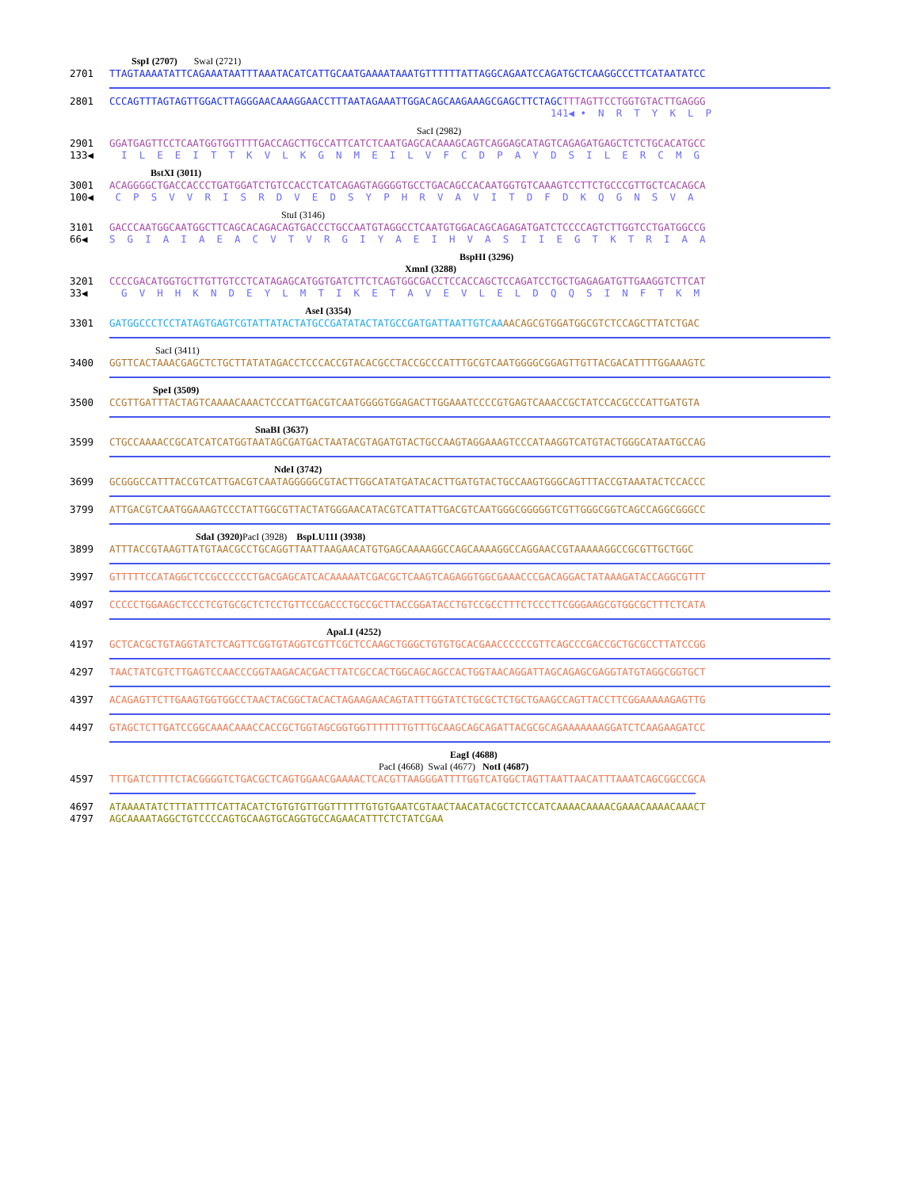SspI (2707) SwaI (2721)
2701 TTAGTAAAATATTCAGAAATAATTTAAATACATCATTGCAATGAAAATAAATGTTTTTTATTAGGCAGAATCCAGATGCTCAAGGCCCTTCATAATATCC
2801 CCCAGTTTAGTAGTTGGACTTAGGGAACAAAGGAACCTTTAATAGAAATTGGACAGCAAGAAAGCGAGCTTCTAGC TTTAGTTCCTGGTGTACTTGAGGG
141◀ • N R T Y K L P
SacI (2982)
2901 GGATGAGTTCCTCAATGGTGGTTTTGACCAGCTTGCCATTCATCTCAATGAGCACAAAGCAGTCAGGAGCATAGTCAGAGATGAGCTCTCTGCACATGCC
133◀ I L E E I T T K V L K G N M E I L V F C D P A Y D S I L E R C M G
BstXI (3011)
3001 ACAGGGGCTGACCACCCTGATGGATCTGTCCACCTCATCAGAGTAGGGGTGCCTGACAGCCACAATGGTGTCAAAGTCCTTCTGCCCGTTGCTCACAGCA
100◀ C P S V V R I S R D V E D S Y P H R V A V I T D F D K Q G N S V A
StuI (3146)
3101 GACCCAATGGCAATGGCTTCAGCACAGACAGTGACCCTGCCAATGTAGGCCTCAATGTGGACAGCAGAGATGATCTCCCCAGTCTTGGTCCTGATGGCCG
66◀ S G I A I A E A C V T V R G I Y A E I H V A S I I E G T K T R I A A
BspHI (3296)
XmnI (3288)
3201 CCCCGACATGGTGCTTGTTGTCCTCATAGAGCATGGTGATCTTCTCAGTGGCGACCTCCACCAGCTCCAGATCCTGCTGAGAGATGTTGAAGGTCTTCAT
33◀ G V H H K N D E Y L M T I K E T A V E V L E L D Q Q S I N F T K M
AseI (3354)
3301 GATGGCCCTCCTATAGTGAGTCGTATTATACTATGCCGATATACTATGCCGATGATTAATTGTCAA AACAGCGTGGATGGCGTCTCCAGCTTATCTGAC
SacI (3411)
3400 GGTTCACTAAACGAGCTCTGCTTATATAGACCTCCCACCGTACACGCCTACCGCCCATTTGCGTCAATGGGGCGGAGTTGTTACGACATTTTGGAAAGTC
SpeI (3509)
3500 CCGTTGATTTACTAGTCAAAACAAACTCCCATTGACGTCAATGGGGTGGAGACTTGGAAATCCCCGTGAGTCAAACCGCTATCCACGCCCATTGATGTA
SnaBI (3637)
3599 CTGCCAAAACCGCATCATCATGGTAATAGCGATGACTAATACGTAGATGTACTGCCAAGTAGGAAAGTCCCATAAGGTCATGTACTGGGCATAATGCCAG
NdeI (3742)
3699 GCGGGCCATTTACCGTCATTGACGTCAATAGGGGGCGTACTTGGCATATGATACACTTGATGTACTGCCAAGTGGGCAGTTTACCGTAAATACTCCACCC
3799 ATTGACGTCAATGGAAAGTCCCTATTGGCGTTACTATGGGAACATACGTCATTATTGACGTCAATGGGCGGGGGTCGTTGGGCGGTCAGCCAGGCGGGCC
SdaI (3920) PacI (3928) BspLU11I (3938)
3899 ATTTACCGTAAGTTATGTAACGCCTGCAGGTTAATTAAGAACATGTGAGCAAAAGGCCAGCAAAAGGCCAGGAACCGTAAAAAGGCCGCGTTGCTGGC
3997 GTTTTTCCATAGGCTCCGCCCCCCTGACGAGCATCACAAAAATCGACGCTCAAGTCAGAGGTGGCGAAACCCGACAGGACTATAAAGATACCAGGCGTTT
4097 CCCCCTGGAAGCTCCCTCGTGCGCTCTCCTGTTCCGACCCTGCCGCTTACCGGATACCTGTCCGCCTTTCTCCCTTCGGGAAGCGTGGCGCTTTCTCATA
ApaLI (4252)
4197 GCTCACGCTGTAGGTATCTCAGTTCGGTGTAGGTCGTTCGCTCCAAGCTGGGCTGTGTGCACGAACCCCCCGTTCAGCCCGACCGCTGCGCCTTATCCGG
4297 TAACTATCGTCTTGAGTCCAACCCGGTAAGACACGACTTATCGCCACTGGCAGCAGCCACTGGTAACAGGATTAGCAGAGCGAGGTATGTAGGCGGTGCT
4397 ACAGAGTTCTTGAAGTGGTGGCCTAACTACGGCTACACTAGAAGAACAGTATTTGGTATCTGCGCTCTGCTGAAGCCAGTTACCTTCGGAAAAAGAGTTG
4497 GTAGCTCTTGATCCGGCAAACAAACCACCGCTGGTAGCGGTGGTTTTTTTGTTTGCAAGCAGCAGATTACGCGCAGAAAAAAAGGATCTCAAGAAGATCC
EagI (4688)
PacI (4668) SwaI (4677) NotI (4687)
4597 TTTGATCTTTTCTACGGGGTCTGACGCTCAGTGGAACGAAAACTCACGTTAAGGGATTTTGGTCATGGCTAGTTAATTAACATTTAAATCAGCGGCCGCA
4697 ATAAAATATCTTTATTTTCATTACATCTGTGTGTTGGTTTTTTGTGTGAATCGTAACTAACATACGCTCTCCATCAAAACAAAACGAAACAAAACAAACT
4797 AGCAAAATAGGCTGTCCCCAGTGCAAGTGCAGGTGCCAGAACATTTCTCTATCGAA